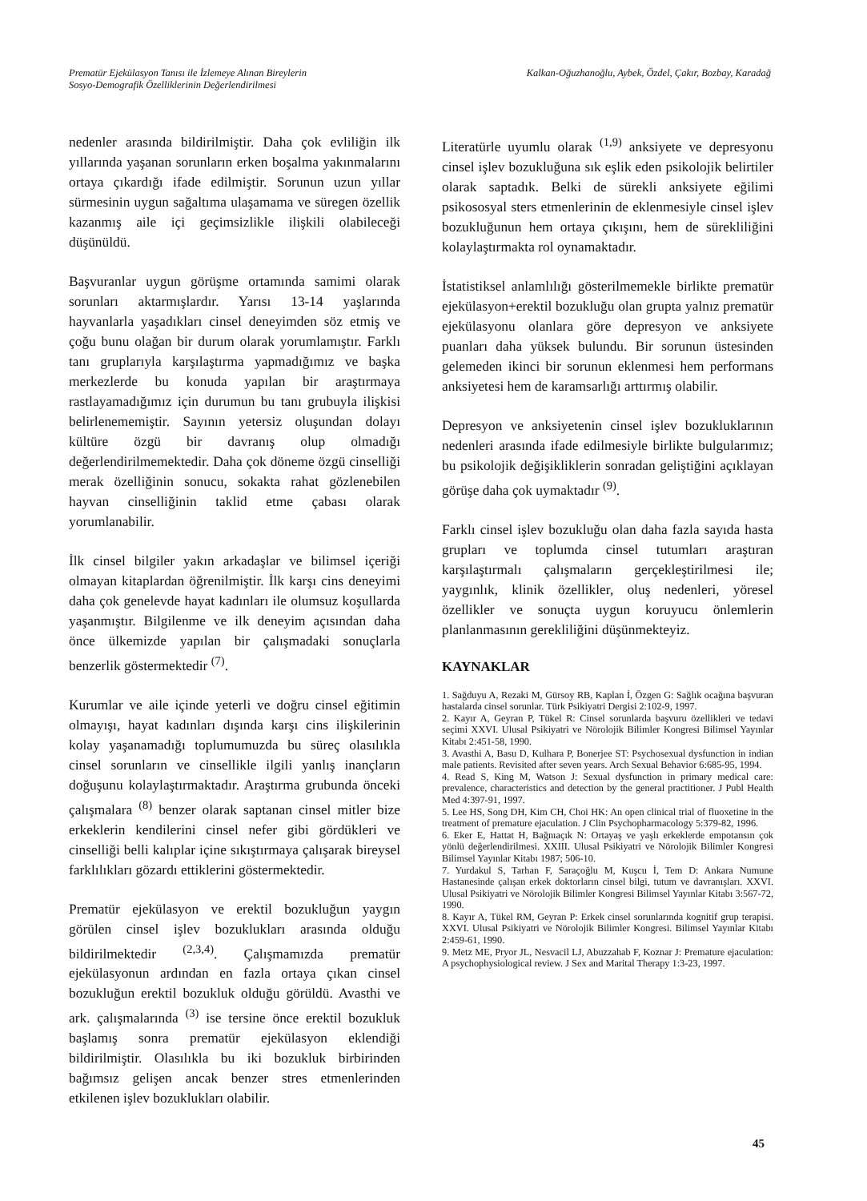Prematür Ejekülasyon Tanısı ile İzlemeye Alınan Bireylerin
Sosyo-Demografik Özelliklerinin Değerlendirilmesi
Kalkan-Oğuzhanoğlu, Aybek, Özdel, Çakır, Bozbay, Karadağ
nedenler arasında bildirilmiştir. Daha çok evliliğin ilk yıllarında yaşanan sorunların erken boşalma yakınmalarını ortaya çıkardığı ifade edilmiştir. Sorunun uzun yıllar sürmesinin uygun sağaltıma ulaşamama ve süregen özellik kazanmış aile içi geçimsizlikle ilişkili olabileceği düşünüldü.
Başvuranlar uygun görüşme ortamında samimi olarak sorunları aktarmışlardır. Yarısı 13-14 yaşlarında hayvanlarla yaşadıkları cinsel deneyimden söz etmiş ve çoğu bunu olağan bir durum olarak yorumlamıştır. Farklı tanı gruplarıyla karşılaştırma yapmadığımız ve başka merkezlerde bu konuda yapılan bir araştırmaya rastlayamadığımız için durumun bu tanı grubuyla ilişkisi belirlenememiştir. Sayının yetersiz oluşundan dolayı kültüre özgü bir davranış olup olmadığı değerlendirilmemektedir. Daha çok döneme özgü cinselliği merak özelliğinin sonucu, sokakta rahat gözlenebilen hayvan cinselliğinin taklid etme çabası olarak yorumlanabilir.
İlk cinsel bilgiler yakın arkadaşlar ve bilimsel içeriği olmayan kitaplardan öğrenilmiştir. İlk karşı cins deneyimi daha çok genelevde hayat kadınları ile olumsuz koşullarda yaşanmıştır. Bilgilenme ve ilk deneyim açısından daha önce ülkemizde yapılan bir çalışmadaki sonuçlarla benzerlik göstermektedir <sup>(7)</sup>.
Kurumlar ve aile içinde yeterli ve doğru cinsel eğitimin olmayışı, hayat kadınları dışında karşı cins ilişkilerinin kolay yaşanamadığı toplumumuzda bu süreç olasılıkla cinsel sorunların ve cinsellikle ilgili yanlış inançların doğuşunu kolaylaştırmaktadır. Araştırma grubunda önceki çalışmalara <sup>(8)</sup> benzer olarak saptanan cinsel mitler bize erkeklerin kendilerini cinsel nefer gibi gördükleri ve cinselliği belli kalıplar içine sıkıştırmaya çalışarak bireysel farklılıkları gözardı ettiklerini göstermektedir.
Prematür ejekülasyon ve erektil bozukluğun yaygın görülen cinsel işlev bozuklukları arasında olduğu bildirilmektedir <sup>(2,3,4)</sup>. Çalışmamızda prematür ejekülasyonun ardından en fazla ortaya çıkan cinsel bozukluğun erektil bozukluk olduğu görüldü. Avasthi ve ark. çalışmalarında <sup>(3)</sup> ise tersine önce erektil bozukluk başlamış sonra prematür ejekülasyon eklendiği bildirilmiştir. Olasılıkla bu iki bozukluk birbirinden bağımsız gelişen ancak benzer stres etmenlerinden etkilenen işlev bozuklukları olabilir.
Literatürle uyumlu olarak <sup>(1,9)</sup> anksiyete ve depresyonu cinsel işlev bozukluğuna sık eşlik eden psikolojik belirtiler olarak saptadık. Belki de sürekli anksiyete eğilimi psikososyal sters etmenlerinin de eklenmesiyle cinsel işlev bozukluğunun hem ortaya çıkışını, hem de sürekliliğini kolaylaştırmakta rol oynamaktadır.
İstatistiksel anlamlılığı gösterilmemekle birlikte prematür ejekülasyon+erektil bozukluğu olan grupta yalnız prematür ejekülasyonu olanlara göre depresyon ve anksiyete puanları daha yüksek bulundu. Bir sorunun üstesinden gelemeden ikinci bir sorunun eklenmesi hem performans anksiyetesi hem de karamsarlığı arttırmış olabilir.
Depresyon ve anksiyetenin cinsel işlev bozukluklarının nedenleri arasında ifade edilmesiyle birlikte bulgularımız; bu psikolojik değişikliklerin sonradan geliştiğini açıklayan görüşe daha çok uymaktadır <sup>(9)</sup>.
Farklı cinsel işlev bozukluğu olan daha fazla sayıda hasta grupları ve toplumda cinsel tutumları araştıran karşılaştırmalı çalışmaların gerçekleştirilmesi ile; yaygınlık, klinik özellikler, oluş nedenleri, yöresel özellikler ve sonuçta uygun koruyucu önlemlerin planlanmasının gerekliliğini düşünmekteyiz.
KAYNAKLAR
1. Sağduyu A, Rezaki M, Gürsoy RB, Kaplan İ, Özgen G: Sağlık ocağına başvuran hastalarda cinsel sorunlar. Türk Psikiyatri Dergisi 2:102-9, 1997.
2. Kayır A, Geyran P, Tükel R: Cinsel sorunlarda başvuru özellikleri ve tedavi seçimi XXVI. Ulusal Psikiyatri ve Nörolojik Bilimler Kongresi Bilimsel Yayınlar Kitabı 2:451-58, 1990.
3. Avasthi A, Basu D, Kulhara P, Bonerjee ST: Psychosexual dysfunction in indian male patients. Revisited after seven years. Arch Sexual Behavior 6:685-95, 1994.
4. Read S, King M, Watson J: Sexual dysfunction in primary medical care: prevalence, characteristics and detection by the general practitioner. J Publ Health Med 4:397-91, 1997.
5. Lee HS, Song DH, Kim CH, Choi HK: An open clinical trial of fluoxetine in the treatment of premature ejaculation. J Clin Psychopharmacology 5:379-82, 1996.
6. Eker E, Hattat H, Bağnıaçık N: Ortayaş ve yaşlı erkeklerde empotansın çok yönlü değerlendirilmesi. XXIII. Ulusal Psikiyatri ve Nörolojik Bilimler Kongresi Bilimsel Yayınlar Kitabı 1987; 506-10.
7. Yurdakul S, Tarhan F, Saraçoğlu M, Kuşcu İ, Tem D: Ankara Numune Hastanesinde çalışan erkek doktorların cinsel bilgi, tutum ve davranışları. XXVI. Ulusal Psikiyatri ve Nörolojik Bilimler Kongresi Bilimsel Yayınlar Kitabı 3:567-72, 1990.
8. Kayır A, Tükel RM, Geyran P: Erkek cinsel sorunlarında kognitif grup terapisi. XXVI. Ulusal Psikiyatri ve Nörolojik Bilimler Kongresi. Bilimsel Yayınlar Kitabı 2:459-61, 1990.
9. Metz ME, Pryor JL, Nesvacil LJ, Abuzzahab F, Koznar J: Premature ejaculation: A psychophysiological review. J Sex and Marital Therapy 1:3-23, 1997.
45